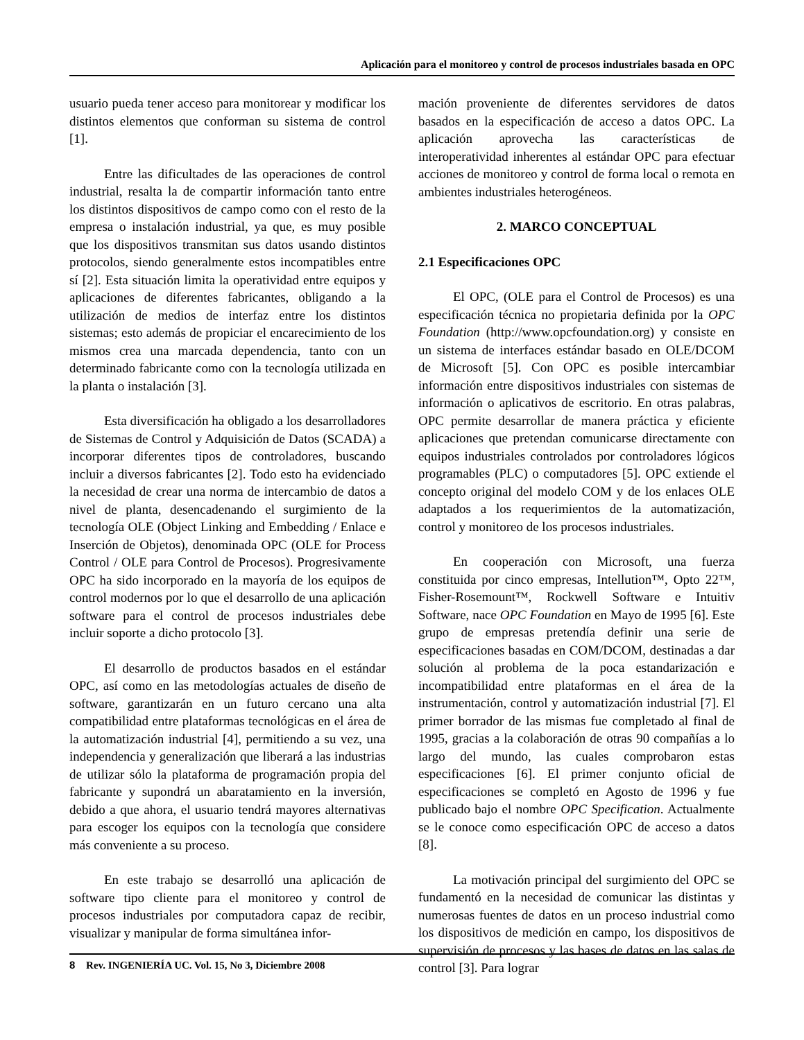Aplicación para el monitoreo y control de procesos industriales basada en OPC
usuario pueda tener acceso para monitorear y modificar los distintos elementos que conforman su sistema de control [1].
Entre las dificultades de las operaciones de control industrial, resalta la de compartir información tanto entre los distintos dispositivos de campo como con el resto de la empresa o instalación industrial, ya que, es muy posible que los dispositivos transmitan sus datos usando distintos protocolos, siendo generalmente estos incompatibles entre sí [2]. Esta situación limita la operatividad entre equipos y aplicaciones de diferentes fabricantes, obligando a la utilización de medios de interfaz entre los distintos sistemas; esto además de propiciar el encarecimiento de los mismos crea una marcada dependencia, tanto con un determinado fabricante como con la tecnología utilizada en la planta o instalación [3].
Esta diversificación ha obligado a los desarrolladores de Sistemas de Control y Adquisición de Datos (SCADA) a incorporar diferentes tipos de controladores, buscando incluir a diversos fabricantes [2]. Todo esto ha evidenciado la necesidad de crear una norma de intercambio de datos a nivel de planta, desencadenando el surgimiento de la tecnología OLE (Object Linking and Embedding / Enlace e Inserción de Objetos), denominada OPC (OLE for Process Control / OLE para Control de Procesos). Progresivamente OPC ha sido incorporado en la mayoría de los equipos de control modernos por lo que el desarrollo de una aplicación software para el control de procesos industriales debe incluir soporte a dicho protocolo [3].
El desarrollo de productos basados en el estándar OPC, así como en las metodologías actuales de diseño de software, garantizarán en un futuro cercano una alta compatibilidad entre plataformas tecnológicas en el área de la automatización industrial [4], permitiendo a su vez, una independencia y generalización que liberará a las industrias de utilizar sólo la plataforma de programación propia del fabricante y supondrá un abaratamiento en la inversión, debido a que ahora, el usuario tendrá mayores alternativas para escoger los equipos con la tecnología que considere más conveniente a su proceso.
En este trabajo se desarrolló una aplicación de software tipo cliente para el monitoreo y control de procesos industriales por computadora capaz de recibir, visualizar y manipular de forma simultánea infor-
mación proveniente de diferentes servidores de datos basados en la especificación de acceso a datos OPC. La aplicación aprovecha las características de interoperatividad inherentes al estándar OPC para efectuar acciones de monitoreo y control de forma local o remota en ambientes industriales heterogéneos.
2. MARCO CONCEPTUAL
2.1 Especificaciones OPC
El OPC, (OLE para el Control de Procesos) es una especificación técnica no propietaria definida por la OPC Foundation (http://www.opcfoundation.org) y consiste en un sistema de interfaces estándar basado en OLE/DCOM de Microsoft [5]. Con OPC es posible intercambiar información entre dispositivos industriales con sistemas de información o aplicativos de escritorio. En otras palabras, OPC permite desarrollar de manera práctica y eficiente aplicaciones que pretendan comunicarse directamente con equipos industriales controlados por controladores lógicos programables (PLC) o computadores [5]. OPC extiende el concepto original del modelo COM y de los enlaces OLE adaptados a los requerimientos de la automatización, control y monitoreo de los procesos industriales.
En cooperación con Microsoft, una fuerza constituida por cinco empresas, Intellution™, Opto 22™, Fisher-Rosemount™, Rockwell Software e Intuitiv Software, nace OPC Foundation en Mayo de 1995 [6]. Este grupo de empresas pretendía definir una serie de especificaciones basadas en COM/DCOM, destinadas a dar solución al problema de la poca estandarización e incompatibilidad entre plataformas en el área de la instrumentación, control y automatización industrial [7]. El primer borrador de las mismas fue completado al final de 1995, gracias a la colaboración de otras 90 compañías a lo largo del mundo, las cuales comprobaron estas especificaciones [6]. El primer conjunto oficial de especificaciones se completó en Agosto de 1996 y fue publicado bajo el nombre OPC Specification. Actualmente se le conoce como especificación OPC de acceso a datos [8].
La motivación principal del surgimiento del OPC se fundamentó en la necesidad de comunicar las distintas y numerosas fuentes de datos en un proceso industrial como los dispositivos de medición en campo, los dispositivos de supervisión de procesos y las bases de datos en las salas de control [3]. Para lograr
8 Rev. INGENIERÍA UC. Vol. 15, No 3, Diciembre 2008